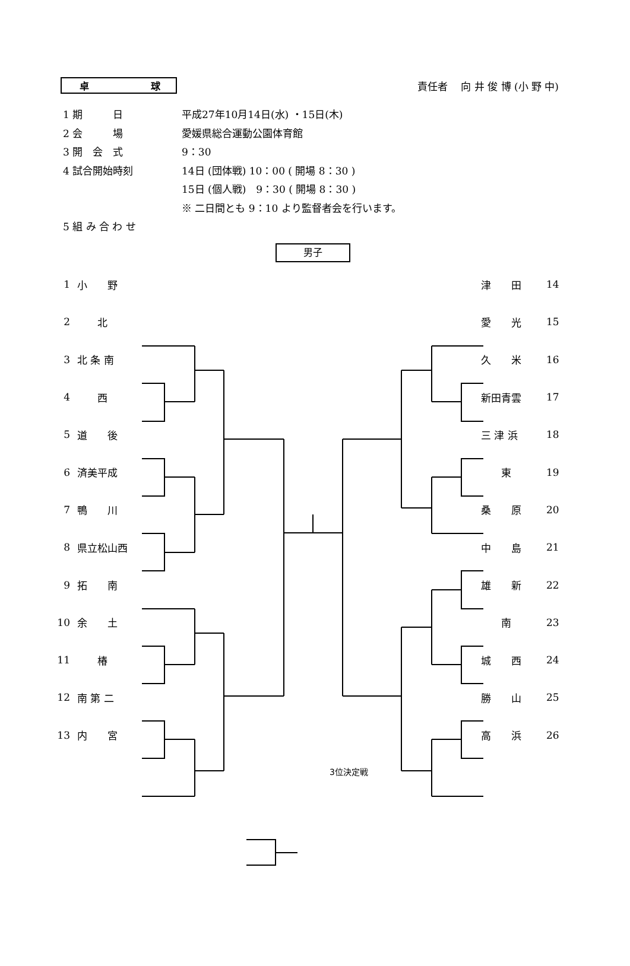卓 球
責任者　 向 井 俊 博 (小 野 中)
| 1 期 日 | 平成27年10月14日(水) ・15日(木) |
| 2 会 場 | 愛媛県総合運動公園体育館 |
| 3 開 会 式 | 9：30 |
| 4 試合開始時刻 | 14日 (団体戦) 10：00 ( 開場 8：30 ) |
| | 15日 (個人戦) 9：30 ( 開場 8：30 ) |
| | ※ 二日間とも 9：10 より監督者会を行います。 |
| 5 組 み 合 わ せ | |
男子
| 1 | 小 野 | | 津 田 | 14 |
| 2 | 北 | | 愛 光 | 15 |
| 3 | 北 条 南 | | 久 米 | 16 |
| 4 | 西 | | 新田青雲 | 17 |
| 5 | 道 後 | | 三 津 浜 | 18 |
| 6 | 済美平成 | | 東 | 19 |
| 7 | 鴨 川 | | 桑 原 | 20 |
| 8 | 県立松山西 | | 中 島 | 21 |
| 9 | 拓 南 | | 雄 新 | 22 |
| 10 | 余 土 | | 南 | 23 |
| 11 | 椿 | | 城 西 | 24 |
| 12 | 南 第 二 | | 勝 山 | 25 |
| 13 | 内 宮 | | 高 浜 | 26 |
3位決定戦